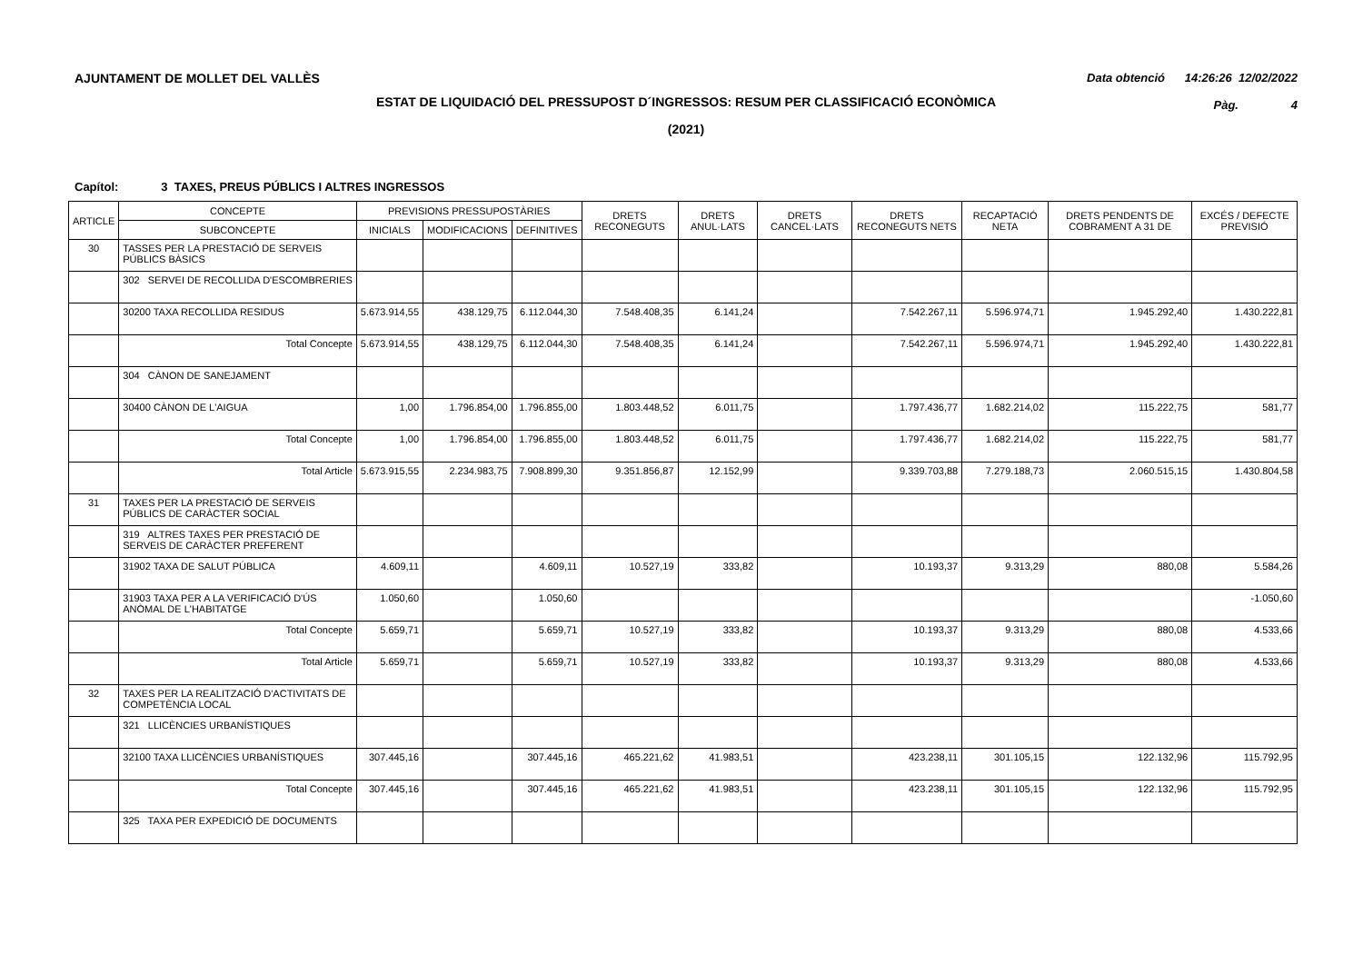AJUNTAMENT DE MOLLET DEL VALLÈS Data obtenció 14:26:26 12/02/2022
ESTAT DE LIQUIDACIÓ DEL PRESSUPOST D´INGRESSOS: RESUM PER CLASSIFICACIÓ ECONÒMICA
Pàg. 4
(2021)
Capítol: 3 TAXES, PREUS PÚBLICS I ALTRES INGRESSOS
| ARTICLE | CONCEPTE | PREVISIONS PRESSUPOSTÀRIES | | | DRETS RECONEGUTS | DRETS ANUL·LATS | DRETS CANCEL·LATS | DRETS RECONEGUTS NETS | RECAPTACIÓ NETA | DRETS PENDENTS DE COBRAMENT A 31 DE | EXCÉS / DEFECTE PREVISIÓ |
| --- | --- | --- | --- | --- | --- | --- | --- | --- | --- | --- | --- |
| | SUBCONCEPTE | INICIALS | MODIFICACIONS | DEFINITIVES | | | | | | | |
| 30 | TASSES PER LA PRESTACIÓ DE SERVEIS PÚBLICS BÀSICS | | | | | | | | | | |
| | 302 SERVEI DE RECOLLIDA D'ESCOMBRERIES | | | | | | | | | | |
| | 30200 TAXA RECOLLIDA RESIDUS | 5.673.914,55 | 438.129,75 | 6.112.044,30 | 7.548.408,35 | 6.141,24 | | 7.542.267,11 | 5.596.974,71 | 1.945.292,40 | 1.430.222,81 |
| | Total Concepte | 5.673.914,55 | 438.129,75 | 6.112.044,30 | 7.548.408,35 | 6.141,24 | | 7.542.267,11 | 5.596.974,71 | 1.945.292,40 | 1.430.222,81 |
| | 304 CÀNON DE SANEJAMENT | | | | | | | | | | |
| | 30400 CÀNON DE L'AIGUA | 1,00 | 1.796.854,00 | 1.796.855,00 | 1.803.448,52 | 6.011,75 | | 1.797.436,77 | 1.682.214,02 | 115.222,75 | 581,77 |
| | Total Concepte | 1,00 | 1.796.854,00 | 1.796.855,00 | 1.803.448,52 | 6.011,75 | | 1.797.436,77 | 1.682.214,02 | 115.222,75 | 581,77 |
| | Total Article | 5.673.915,55 | 2.234.983,75 | 7.908.899,30 | 9.351.856,87 | 12.152,99 | | 9.339.703,88 | 7.279.188,73 | 2.060.515,15 | 1.430.804,58 |
| 31 | TAXES PER LA PRESTACIÓ DE SERVEIS PÚBLICS DE CARÀCTER SOCIAL | | | | | | | | | | |
| | 319 ALTRES TAXES PER PRESTACIÓ DE SERVEIS DE CARÀCTER PREFERENT | | | | | | | | | | |
| | 31902 TAXA DE SALUT PÚBLICA | 4.609,11 | | 4.609,11 | 10.527,19 | 333,82 | | 10.193,37 | 9.313,29 | 880,08 | 5.584,26 |
| | 31903 TAXA PER A LA VERIFICACIÓ D'ÚS ANÒMAL DE L'HABITATGE | 1.050,60 | | 1.050,60 | | | | | | | -1.050,60 |
| | Total Concepte | 5.659,71 | | 5.659,71 | 10.527,19 | 333,82 | | 10.193,37 | 9.313,29 | 880,08 | 4.533,66 |
| | Total Article | 5.659,71 | | 5.659,71 | 10.527,19 | 333,82 | | 10.193,37 | 9.313,29 | 880,08 | 4.533,66 |
| 32 | TAXES PER LA REALITZACIÓ D'ACTIVITATS DE COMPETÈNCIA LOCAL | | | | | | | | | | |
| | 321 LLICÈNCIES URBANÍSTIQUES | | | | | | | | | | |
| | 32100 TAXA LLICÈNCIES URBANÍSTIQUES | 307.445,16 | | 307.445,16 | 465.221,62 | 41.983,51 | | 423.238,11 | 301.105,15 | 122.132,96 | 115.792,95 |
| | Total Concepte | 307.445,16 | | 307.445,16 | 465.221,62 | 41.983,51 | | 423.238,11 | 301.105,15 | 122.132,96 | 115.792,95 |
| | 325 TAXA PER EXPEDICIÓ DE DOCUMENTS | | | | | | | | | | |